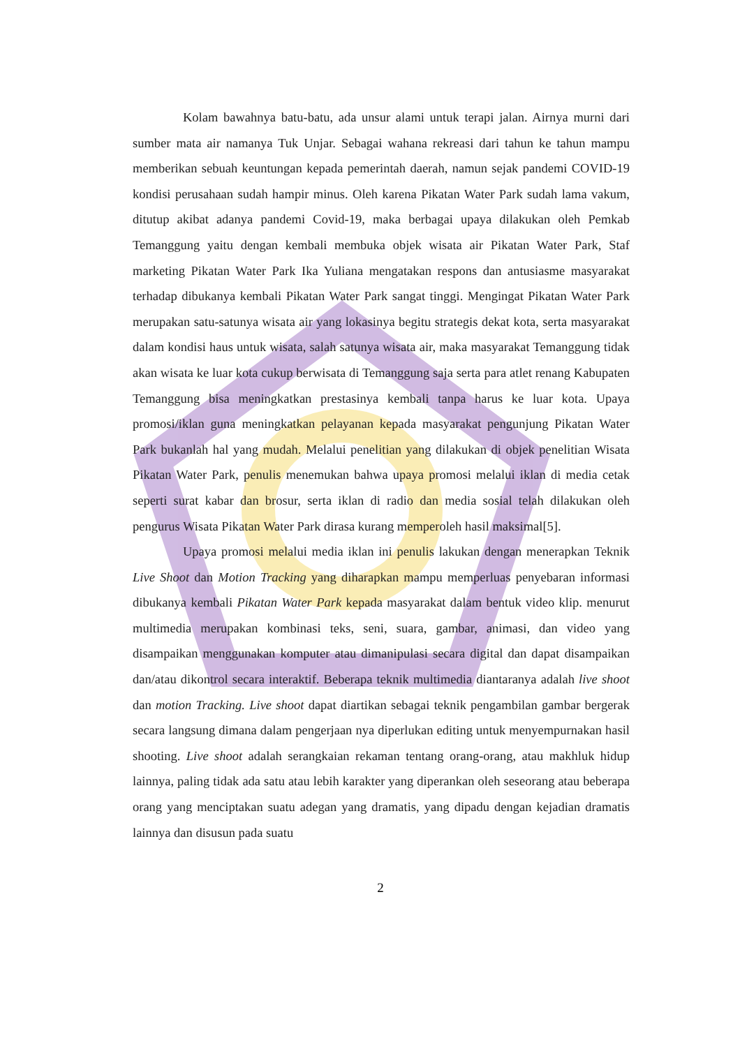Kolam bawahnya batu-batu, ada unsur alami untuk terapi jalan. Airnya murni dari sumber mata air namanya Tuk Unjar. Sebagai wahana rekreasi dari tahun ke tahun mampu memberikan sebuah keuntungan kepada pemerintah daerah, namun sejak pandemi COVID-19 kondisi perusahaan sudah hampir minus. Oleh karena Pikatan Water Park sudah lama vakum, ditutup akibat adanya pandemi Covid-19, maka berbagai upaya dilakukan oleh Pemkab Temanggung yaitu dengan kembali membuka objek wisata air Pikatan Water Park, Staf marketing Pikatan Water Park Ika Yuliana mengatakan respons dan antusiasme masyarakat terhadap dibukanya kembali Pikatan Water Park sangat tinggi. Mengingat Pikatan Water Park merupakan satu-satunya wisata air yang lokasinya begitu strategis dekat kota, serta masyarakat dalam kondisi haus untuk wisata, salah satunya wisata air, maka masyarakat Temanggung tidak akan wisata ke luar kota cukup berwisata di Temanggung saja serta para atlet renang Kabupaten Temanggung bisa meningkatkan prestasinya kembali tanpa harus ke luar kota. Upaya promosi/iklan guna meningkatkan pelayanan kepada masyarakat pengunjung Pikatan Water Park bukanlah hal yang mudah. Melalui penelitian yang dilakukan di objek penelitian Wisata Pikatan Water Park, penulis menemukan bahwa upaya promosi melalui iklan di media cetak seperti surat kabar dan brosur, serta iklan di radio dan media sosial telah dilakukan oleh pengurus Wisata Pikatan Water Park dirasa kurang memperoleh hasil maksimal[5].
Upaya promosi melalui media iklan ini penulis lakukan dengan menerapkan Teknik Live Shoot dan Motion Tracking yang diharapkan mampu memperluas penyebaran informasi dibukanya kembali Pikatan Water Park kepada masyarakat dalam bentuk video klip. menurut multimedia merupakan kombinasi teks, seni, suara, gambar, animasi, dan video yang disampaikan menggunakan komputer atau dimanipulasi secara digital dan dapat disampaikan dan/atau dikontrol secara interaktif. Beberapa teknik multimedia diantaranya adalah live shoot dan motion Tracking. Live shoot dapat diartikan sebagai teknik pengambilan gambar bergerak secara langsung dimana dalam pengerjaan nya diperlukan editing untuk menyempurnakan hasil shooting. Live shoot adalah serangkaian rekaman tentang orang-orang, atau makhluk hidup lainnya, paling tidak ada satu atau lebih karakter yang diperankan oleh seseorang atau beberapa orang yang menciptakan suatu adegan yang dramatis, yang dipadu dengan kejadian dramatis lainnya dan disusun pada suatu
2